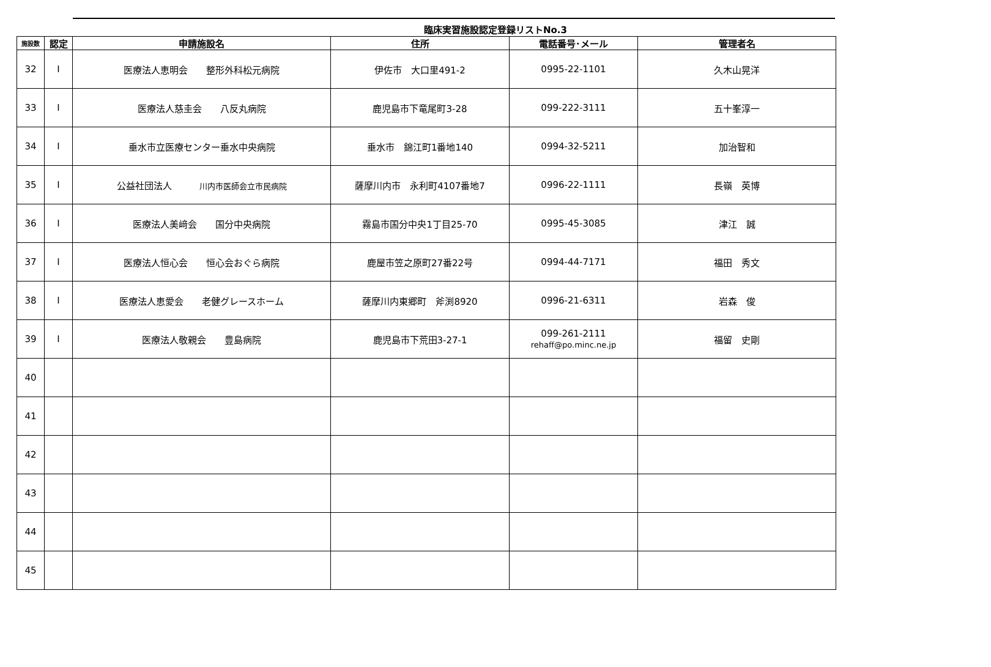臨床実習施設認定登録リストNo.3
| 施設数 | 認定 | 申請施設名 | 住所 | 電話番号･メール | 管理者名 |
| --- | --- | --- | --- | --- | --- |
| 32 | Ⅰ | 医療法人恵明会 整形外科松元病院 | 伊佐市 大口里491-2 | 0995-22-1101 | 久木山晃洋 |
| 33 | Ⅰ | 医療法人慈圭会 八反丸病院 | 鹿児島市下竜尾町3-28 | 099-222-3111 | 五十峯淳一 |
| 34 | Ⅰ | 垂水市立医療センター垂水中央病院 | 垂水市 錦江町1番地140 | 0994-32-5211 | 加治智和 |
| 35 | Ⅰ | 公益社団法人 川内市医師会立市民病院 | 薩摩川内市 永利町4107番地7 | 0996-22-1111 | 長嶺 英博 |
| 36 | Ⅰ | 医療法人美﨑会 国分中央病院 | 霧島市国分中央1丁目25-70 | 0995-45-3085 | 津江 誠 |
| 37 | Ⅰ | 医療法人恒心会 恒心会おぐら病院 | 鹿屋市笠之原町27番22号 | 0994-44-7171 | 福田 秀文 |
| 38 | Ⅰ | 医療法人恵愛会 老健グレースホーム | 薩摩川内東郷町 斧渕8920 | 0996-21-6311 | 岩森 俊 |
| 39 | Ⅰ | 医療法人敬親会 豊島病院 | 鹿児島市下荒田3-27-1 | 099-261-2111 rehaff@po.minc.ne.jp | 福留 史剛 |
| 40 | | | | | |
| 41 | | | | | |
| 42 | | | | | |
| 43 | | | | | |
| 44 | | | | | |
| 45 | | | | | |